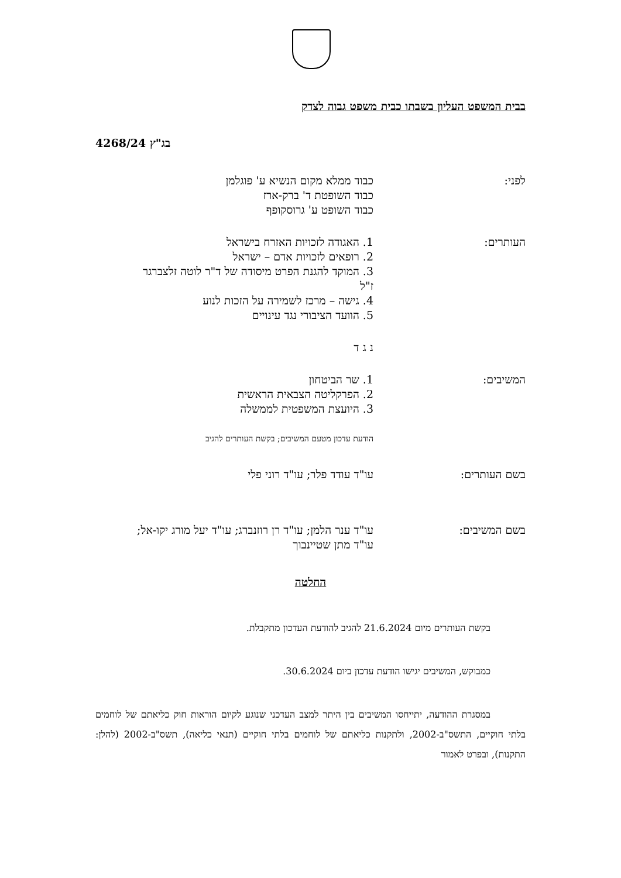בבית המשפט העליון בשבתו כבית משפט גבוה לצדק
בג"ץ 4268/24
לפני: כבוד ממלא מקום הנשיא ע' פוגלמן
כבוד השופטת ד' ברק-ארז
כבוד השופט ע' גרוסקופף
העותרים: 1. האגודה לזכויות האזרח בישראל
2. רופאים לזכויות אדם – ישראל
3. המוקד להגנת הפרט מיסודה של ד"ר לוטה זלצברגר ז"ל
4. גישה – מרכז לשמירה על הזכות לנוע
5. הוועד הציבורי נגד עינויים
נ ג ד
המשיבים: 1. שר הביטחון
2. הפרקליטה הצבאית הראשית
3. היועצת המשפטית לממשלה
הודעת עדכון מטעם המשיבים; בקשת העותרים להגיב
בשם העותרים: עו"ד עודד פלר; עו"ד רוני פלי
בשם המשיבים: עו"ד ענר הלמן; עו"ד רן רוזנברג; עו"ד יעל מורג יקו-אל; עו"ד מתן שטיינבוך
החלטה
בקשת העותרים מיום 21.6.2024 להגיב להודעת העדכון מתקבלת.
כמבוקש, המשיבים יגישו הודעת עדכון ביום 30.6.2024.
במסגרת ההודעה, יתייחסו המשיבים בין היתר למצב העדכני שנוגע לקיום הוראות חוק כליאתם של לוחמים בלתי חוקיים, התשס"ב-2002, ולתקנות כליאתם של לוחמים בלתי חוקיים (תנאי כליאה), תשס"ב-2002 (להלן: התקנות), ובפרט לאמור